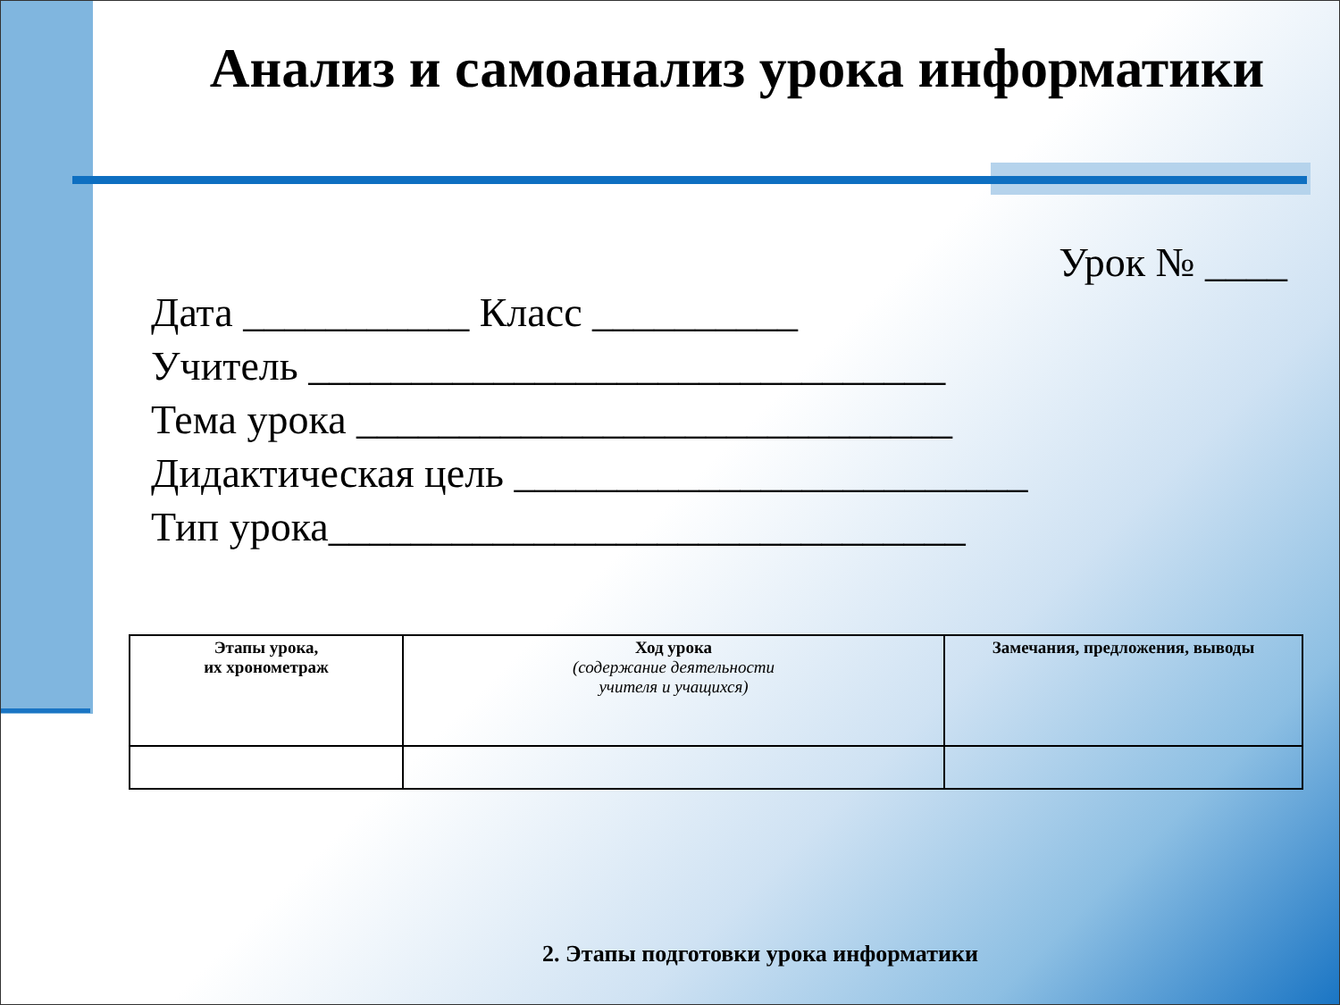Анализ и самоанализ урока информатики
Урок № ____
Дата ___________ Класс __________
Учитель _______________________________
Тема урока _____________________________
Дидактическая цель _________________________
Тип урока_______________________________
| Этапы урока, их хронометраж | Ход урока (содержание деятельности учителя и учащихся) | Замечания, предложения, выводы |
2. Этапы подготовки урока информатики